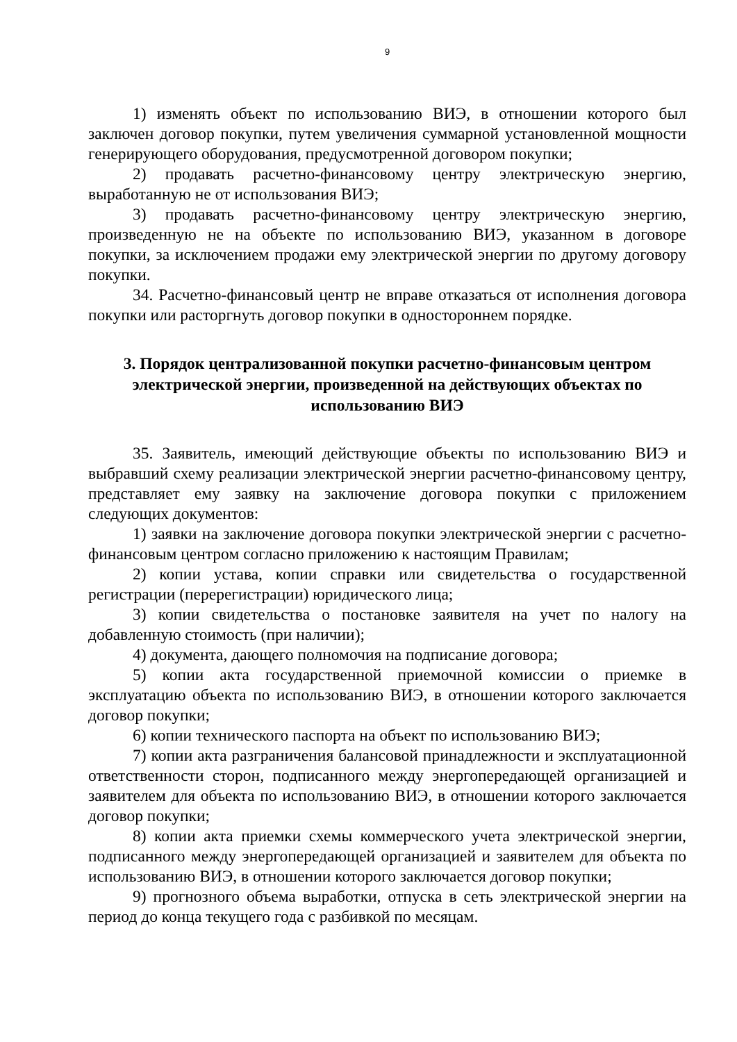9
1) изменять объект по использованию ВИЭ, в отношении которого был заключен договор покупки, путем увеличения суммарной установленной мощности генерирующего оборудования, предусмотренной договором покупки;
2) продавать расчетно-финансовому центру электрическую энергию, выработанную не от использования ВИЭ;
3) продавать расчетно-финансовому центру электрическую энергию, произведенную не на объекте по использованию ВИЭ, указанном в договоре покупки, за исключением продажи ему электрической энергии по другому договору покупки.
34. Расчетно-финансовый центр не вправе отказаться от исполнения договора покупки или расторгнуть договор покупки в одностороннем порядке.
3. Порядок централизованной покупки расчетно-финансовым центром электрической энергии, произведенной на действующих объектах по использованию ВИЭ
35. Заявитель, имеющий действующие объекты по использованию ВИЭ и выбравший схему реализации электрической энергии расчетно-финансовому центру, представляет ему заявку на заключение договора покупки с приложением следующих документов:
1) заявки на заключение договора покупки электрической энергии с расчетно-финансовым центром согласно приложению к настоящим Правилам;
2) копии устава, копии справки или свидетельства о государственной регистрации (перерегистрации) юридического лица;
3) копии свидетельства о постановке заявителя на учет по налогу на добавленную стоимость (при наличии);
4) документа, дающего полномочия на подписание договора;
5) копии акта государственной приемочной комиссии о приемке в эксплуатацию объекта по использованию ВИЭ, в отношении которого заключается договор покупки;
6) копии технического паспорта на объект по использованию ВИЭ;
7) копии акта разграничения балансовой принадлежности и эксплуатационной ответственности сторон, подписанного между энергопередающей организацией и заявителем для объекта по использованию ВИЭ, в отношении которого заключается договор покупки;
8) копии акта приемки схемы коммерческого учета электрической энергии, подписанного между энергопередающей организацией и заявителем для объекта по использованию ВИЭ, в отношении которого заключается договор покупки;
9) прогнозного объема выработки, отпуска в сеть электрической энергии на период до конца текущего года с разбивкой по месяцам.